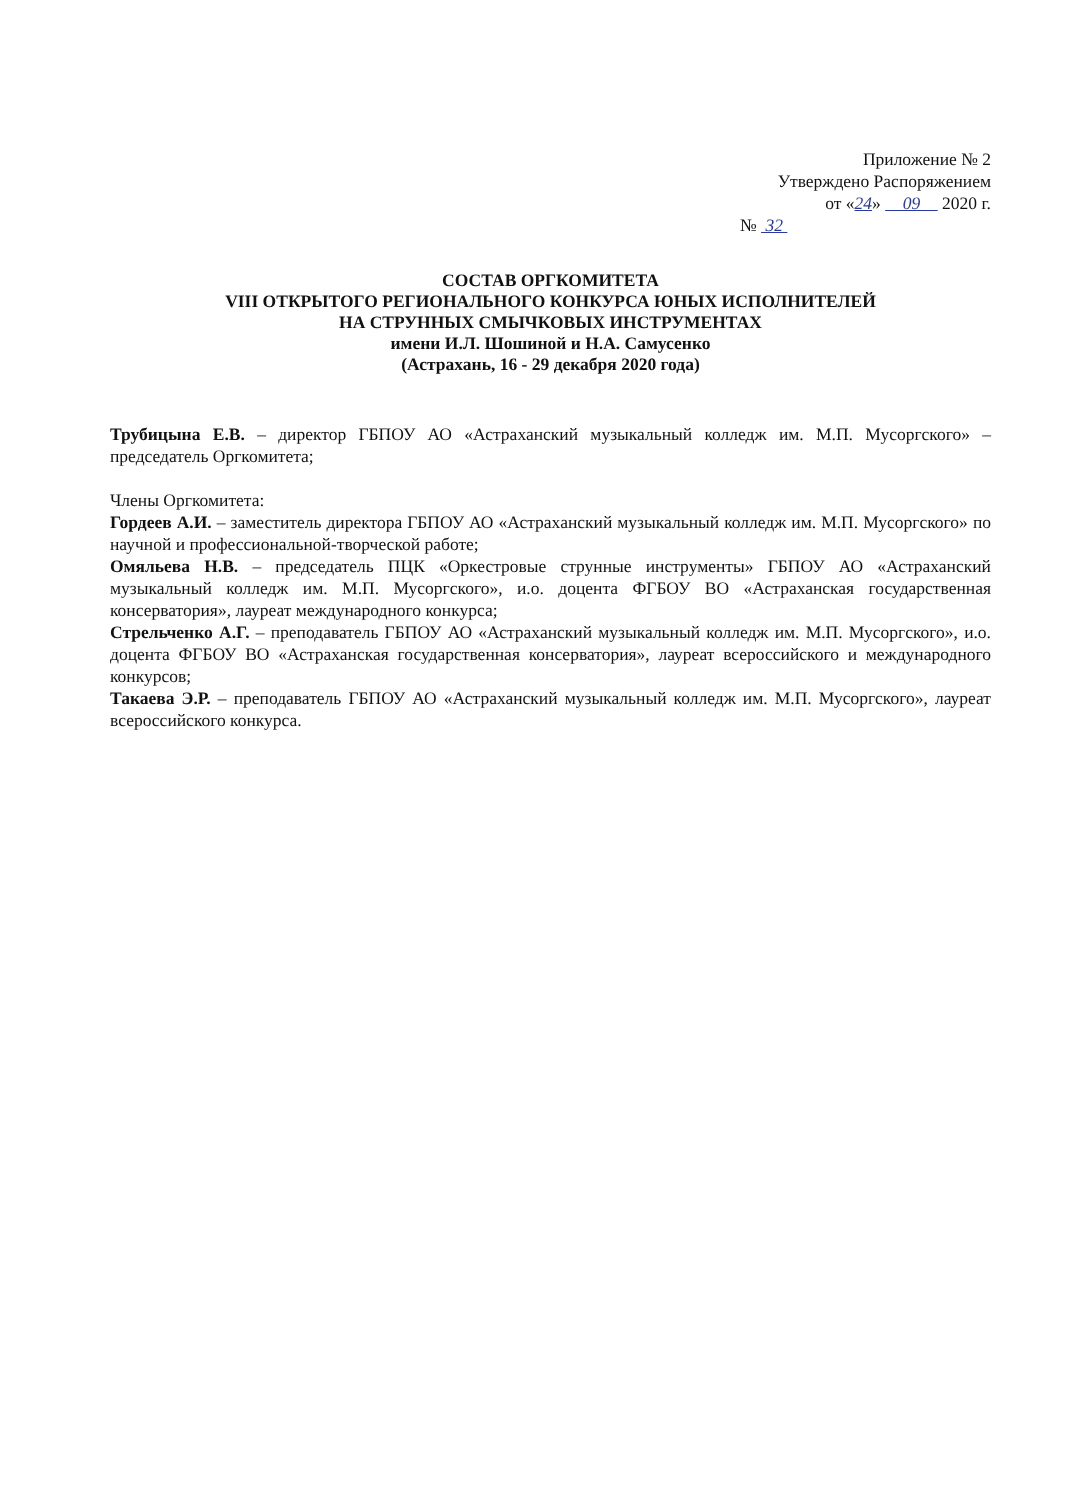Приложение № 2
Утверждено Распоряжением
от «24» 09 2020 г.
№ 32
СОСТАВ ОРГКОМИТЕТА
VIII ОТКРЫТОГО РЕГИОНАЛЬНОГО КОНКУРСА ЮНЫХ ИСПОЛНИТЕЛЕЙ
НА СТРУННЫХ СМЫЧКОВЫХ ИНСТРУМЕНТАХ
имени И.Л. Шошиной и Н.А. Самусенко
(Астрахань, 16 - 29 декабря 2020 года)
Трубицына Е.В. – директор ГБПОУ АО «Астраханский музыкальный колледж им. М.П. Мусоргского» – председатель Оргкомитета;
Члены Оргкомитета:
Гордеев А.И. – заместитель директора ГБПОУ АО «Астраханский музыкальный колледж им. М.П. Мусоргского» по научной и профессиональной-творческой работе;
Омяльева Н.В. – председатель ПЦК «Оркестровые струнные инструменты» ГБПОУ АО «Астраханский музыкальный колледж им. М.П. Мусоргского», и.о. доцента ФГБОУ ВО «Астраханская государственная консерватория», лауреат международного конкурса;
Стрельченко А.Г. – преподаватель ГБПОУ АО «Астраханский музыкальный колледж им. М.П. Мусоргского», и.о. доцента ФГБОУ ВО «Астраханская государственная консерватория», лауреат всероссийского и международного конкурсов;
Такаева Э.Р. – преподаватель ГБПОУ АО «Астраханский музыкальный колледж им. М.П. Мусоргского», лауреат всероссийского конкурса.